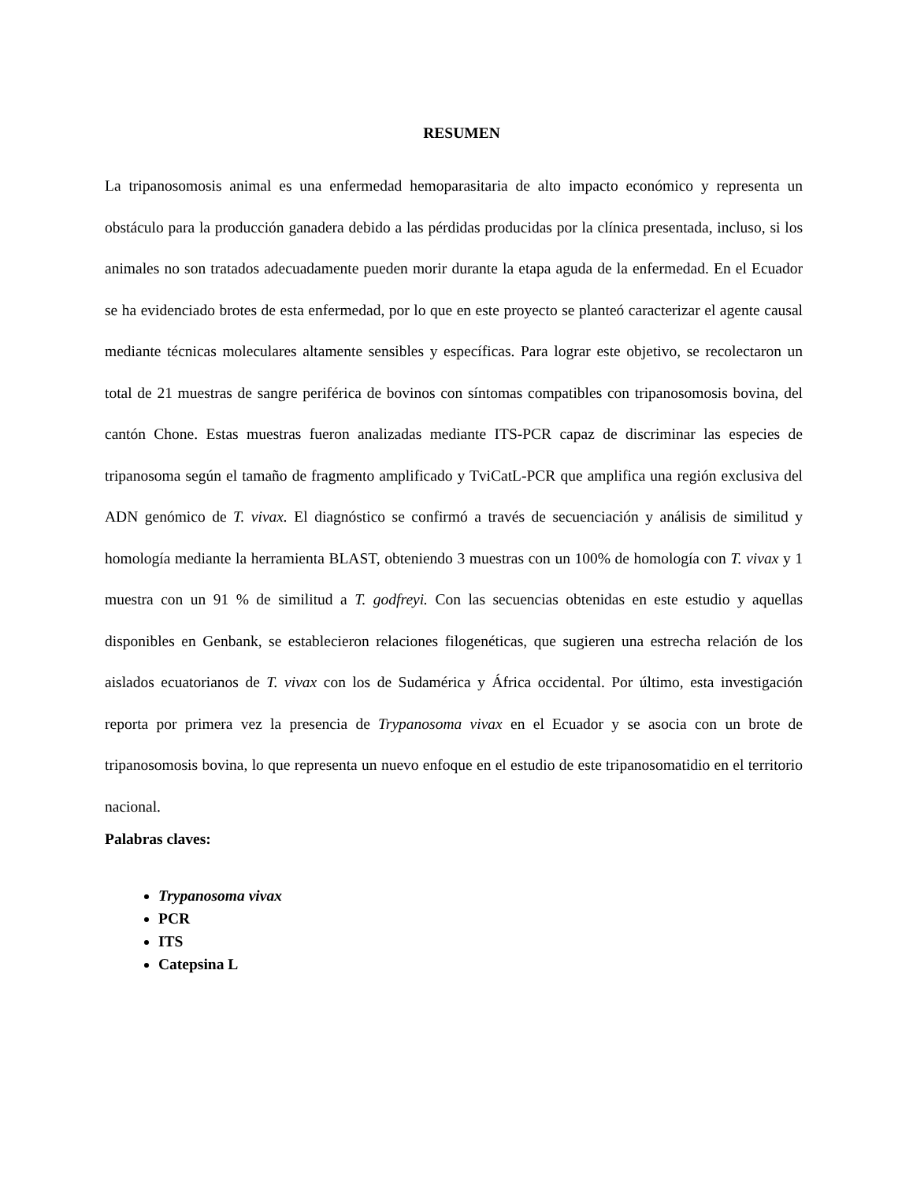RESUMEN
La tripanosomosis animal es una enfermedad hemoparasitaria de alto impacto económico y representa un obstáculo para la producción ganadera debido a las pérdidas producidas por la clínica presentada, incluso, si los animales no son tratados adecuadamente pueden morir durante la etapa aguda de la enfermedad. En el Ecuador se ha evidenciado brotes de esta enfermedad, por lo que en este proyecto se planteó caracterizar el agente causal mediante técnicas moleculares altamente sensibles y específicas. Para lograr este objetivo, se recolectaron un total de 21 muestras de sangre periférica de bovinos con síntomas compatibles con tripanosomosis bovina, del cantón Chone. Estas muestras fueron analizadas mediante ITS-PCR capaz de discriminar las especies de tripanosoma según el tamaño de fragmento amplificado y TviCatL-PCR que amplifica una región exclusiva del ADN genómico de T. vivax. El diagnóstico se confirmó a través de secuenciación y análisis de similitud y homología mediante la herramienta BLAST, obteniendo 3 muestras con un 100% de homología con T. vivax y 1 muestra con un 91 % de similitud a T. godfreyi. Con las secuencias obtenidas en este estudio y aquellas disponibles en Genbank, se establecieron relaciones filogenéticas, que sugieren una estrecha relación de los aislados ecuatorianos de T. vivax con los de Sudamérica y África occidental. Por último, esta investigación reporta por primera vez la presencia de Trypanosoma vivax en el Ecuador y se asocia con un brote de tripanosomosis bovina, lo que representa un nuevo enfoque en el estudio de este tripanosomatidio en el territorio nacional.
Palabras claves:
Trypanosoma vivax
PCR
ITS
Catepsina L